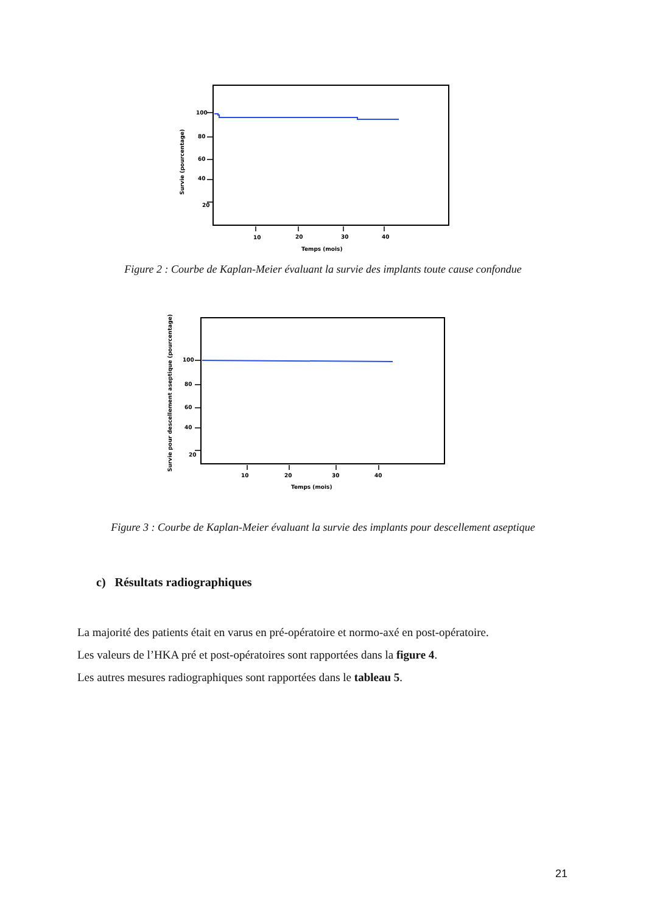Survie (pourcentage)
100
80
60
40
20
10
20
30
40
Temps (mois)
Figure 2 : Courbe de Kaplan-Meier évaluant la survie des implants toute cause confondue
Survie pour descellement aseptique (pourcentage)
100
80
60
40
20
10
20
30
40
Temps (mois)
Figure 3 : Courbe de Kaplan-Meier évaluant la survie des implants pour descellement aseptique
c) Résultats radiographiques
La majorité des patients était en varus en pré-opératoire et normo-axé en post-opératoire.
Les valeurs de l’HKA pré et post-opératoires sont rapportées dans la figure 4.
Les autres mesures radiographiques sont rapportées dans le tableau 5.
21